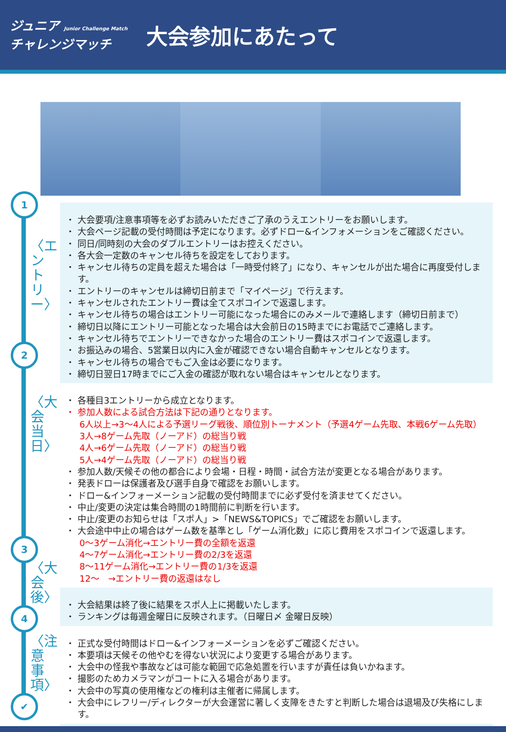ジュニア Junior Challenge Match
チャレンジマッチ
大会参加にあたって
1
2
3
4
✔
〈エントリー〉
〈大会当日〉
〈大会後〉
〈注意事項〉
大会要項/注意事項等を必ずお読みいただきご了承のうえエントリーをお願いします。
大会ページ記載の受付時間は予定になります。必ずドロー&インフォメーションをご確認ください。
同日/同時刻の大会のダブルエントリーはお控えください。
各大会一定数のキャンセル待ちを設定をしております。
キャンセル待ちの定員を超えた場合は「一時受付終了」になり、キャンセルが出た場合に再度受付します。
エントリーのキャンセルは締切日前まで「マイページ」で行えます。
キャンセルされたエントリー費は全てスポコインで返還します。
キャンセル待ちの場合はエントリー可能になった場合にのみメールで連絡します（締切日前まで）
締切日以降にエントリー可能となった場合は大会前日の15時までにお電話でご連絡します。
キャンセル待ちでエントリーできなかった場合のエントリー費はスポコインで返還します。
お振込みの場合、5営業日以内に入金が確認できない場合自動キャンセルとなります。
キャンセル待ちの場合でもご入金は必要になります。
締切日翌日17時までにご入金の確認が取れない場合はキャンセルとなります。
各種目3エントリーから成立となります。
参加人数による試合方法は下記の通りとなります。
6人以上→3～4人による予選リーグ戦後、順位別トーナメント（予選4ゲーム先取、本戦6ゲーム先取）
3人→8ゲーム先取（ノーアド）の総当り戦
4人→6ゲーム先取（ノーアド）の総当り戦
5人→4ゲーム先取（ノーアド）の総当り戦
参加人数/天候その他の都合により会場・日程・時間・試合方法が変更となる場合があります。
発表ドローは保護者及び選手自身で確認をお願いします。
ドロー&インフォーメーション記載の受付時間までに必ず受付を済ませてください。
中止/変更の決定は集合時間の1時間前に判断を行います。
中止/変更のお知らせは「スポ人」>「NEWS&TOPICS」でご確認をお願いします。
大会途中中止の場合はゲーム数を基準とし「ゲーム消化数」に応じ費用をスポコインで返還します。
0～3ゲーム消化→エントリー費の全額を返還
4～7ゲーム消化→エントリー費の2/3を返還
8～11ゲーム消化→エントリー費の1/3を返還
12～　→エントリー費の返還はなし
大会結果は終了後に結果をスポ人上に掲載いたします。
ランキングは毎週金曜日に反映されます。（日曜日〆 金曜日反映）
正式な受付時間はドロー&インフォーメーションを必ずご確認ください。
本要項は天候その他やむを得ない状況により変更する場合があります。
大会中の怪我や事故などは可能な範囲で応急処置を行いますが責任は負いかねます。
撮影のためカメラマンがコートに入る場合があります。
大会中の写真の使用権などの権利は主催者に帰属します。
大会中にレフリー/ディレクターが大会運営に著しく支障をきたすと判断した場合は退場及び失格にします。